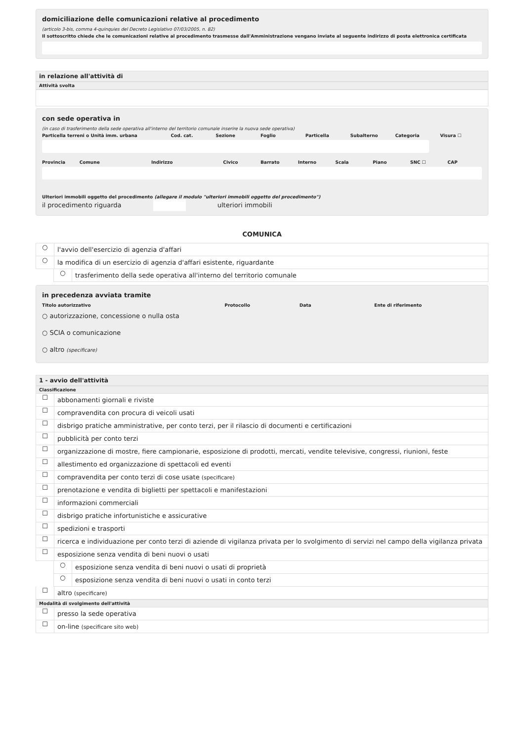domiciliazione delle comunicazioni relative al procedimento
(articolo 3-bis, comma 4-quinquies del Decreto Legislativo 07/03/2005, n. 82)
Il sottoscritto chiede che le comunicazioni relative al procedimento trasmesse dall'Amministrazione vengano inviate al seguente indirizzo di posta elettronica certificata
in relazione all'attività di
Attività svolta
con sede operativa in
(in caso di trasferimento della sede operativa all'interno del territorio comunale inserire la nuova sede operativa)
Particella terreni o Unità imm. urbana
Cod. cat. Sezione Foglio Particella Subalterno Categoria Visura ☐
Provincia Comune Indirizzo Civico Barrato Interno Scala Piano SNC ☐ CAP
Ulteriori immobili oggetto del procedimento (allegare il modulo "ulteriori immobili oggetto del procedimento")
il procedimento riguarda ulteriori immobili
COMUNICA
○
l'avvio dell'esercizio di agenzia d'affari
○
la modifica di un esercizio di agenzia d'affari esistente, riguardante
○
trasferimento della sede operativa all'interno del territorio comunale
in precedenza avviata tramite
Titolo autorizzativo Protocollo Data Ente di riferimento
○ autorizzazione, concessione o nulla osta
○ SCIA o comunicazione
○ altro (specificare)
1 - avvio dell'attività
Classificazione
☐ abbonamenti giornali e riviste
☐
compravendita con procura di veicoli usati
☐
disbrigo pratiche amministrative, per conto terzi, per il rilascio di documenti e certificazioni
☐ pubblicità per conto terzi
☐
organizzazione di mostre, fiere campionarie, esposizione di prodotti, mercati, vendite televisive, congressi, riunioni, feste
☐
allestimento ed organizzazione di spettacoli ed eventi
☐
compravendita per conto terzi di cose usate (specificare)
☐
prenotazione e vendita di biglietti per spettacoli e manifestazioni
☐ informazioni commerciali
☐
disbrigo pratiche infortunistiche e assicurative
☐ spedizioni e trasporti
☐
ricerca e individuazione per conto terzi di aziende di vigilanza privata per lo svolgimento di servizi nel campo della vigilanza privata
☐
esposizione senza vendita di beni nuovi o usati
○
esposizione senza vendita di beni nuovi o usati di proprietà
○
esposizione senza vendita di beni nuovi o usati in conto terzi
☐ altro (specificare)
Modalità di svolgimento dell'attività
☐ presso la sede operativa
☐ on-line (specificare sito web)